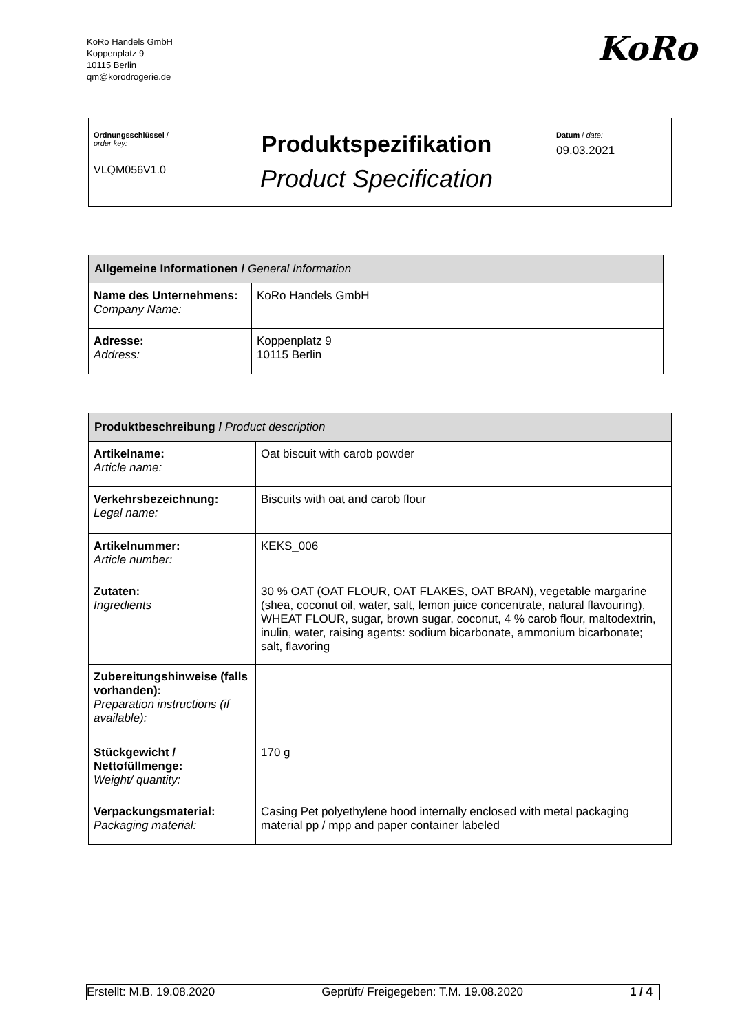KoRo Handels GmbH
Koppenplatz 9
10115 Berlin
qm@korodrogerie.de
KoRo
| Ordnungsschlüssel / order key: VLQM056V1.0 | Produktspezifikation Product Specification | Datum / date: 09.03.2021 |
| Allgemeine Informationen / General Information | |
| --- | --- |
| Name des Unternehmens: Company Name: | KoRo Handels GmbH |
| Adresse: Address: | Koppenplatz 9 10115 Berlin |
| Produktbeschreibung / Product description | |
| --- | --- |
| Artikelname: Article name: | Oat biscuit with carob powder |
| Verkehrsbezeichnung: Legal name: | Biscuits with oat and carob flour |
| Artikelnummer: Article number: | KEKS_006 |
| Zutaten: Ingredients | 30 % OAT (OAT FLOUR, OAT FLAKES, OAT BRAN), vegetable margarine (shea, coconut oil, water, salt, lemon juice concentrate, natural flavouring), WHEAT FLOUR, sugar, brown sugar, coconut, 4 % carob flour, maltodextrin, inulin, water, raising agents: sodium bicarbonate, ammonium bicarbonate; salt, flavoring |
| Zubereitungshinweise (falls vorhanden): Preparation instructions (if available): | |
| Stückgewicht / Nettofüllmenge: Weight/ quantity: | 170 g |
| Verpackungsmaterial: Packaging material: | Casing Pet polyethylene hood internally enclosed with metal packaging material pp / mpp and paper container labeled |
Erstellt: M.B. 19.08.2020 Geprüft/ Freigegeben: T.M. 19.08.2020 1 / 4